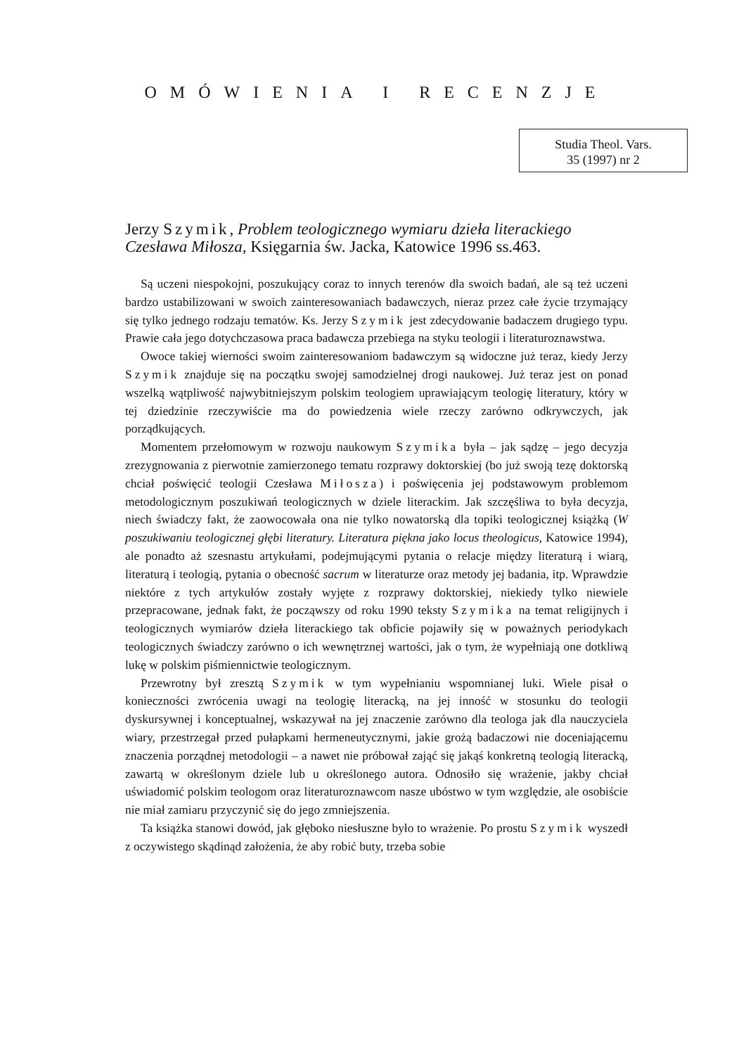OMÓWIENIA I RECENZJE
Studia Theol. Vars.
35 (1997) nr 2
Jerzy Szymik, Problem teologicznego wymiaru dzieła literackiego Czesława Miłosza, Księgarnia św. Jacka, Katowice 1996 ss.463.
Są uczeni niespokojni, poszukujący coraz to innych terenów dla swoich badań, ale są też uczeni bardzo ustabilizowani w swoich zainteresowaniach badawczych, nieraz przez całe życie trzymający się tylko jednego rodzaju tematów. Ks. Jerzy Szymik jest zdecydowanie badaczem drugiego typu. Prawie cała jego dotychczasowa praca badawcza przebiega na styku teologii i literaturoznawstwa.
Owoce takiej wierności swoim zainteresowaniom badawczym są widoczne już teraz, kiedy Jerzy Szymik znajduje się na początku swojej samodzielnej drogi naukowej. Już teraz jest on ponad wszelką wątpliwość najwybitniejszym polskim teologiem uprawiającym teologię literatury, który w tej dziedzinie rzeczywiście ma do powiedzenia wiele rzeczy zarówno odkrywczych, jak porządkujących.
Momentem przełomowym w rozwoju naukowym Szymika była – jak sądzę – jego decyzja zrezygnowania z pierwotnie zamierzonego tematu rozprawy doktorskiej (bo już swoją tezę doktorską chciał poświęcić teologii Czesława Miłosza) i poświęcenia jej podstawowym problemom metodologicznym poszukiwań teologicznych w dziele literackim. Jak szczęśliwa to była decyzja, niech świadczy fakt, że zaowocowała ona nie tylko nowatorską dla topiki teologicznej książką (W poszukiwaniu teologicznej głębi literatury. Literatura piękna jako locus theologicus, Katowice 1994), ale ponadto aż szesnastu artykułami, podejmującymi pytania o relacje między literaturą i wiarą, literaturą i teologią, pytania o obecność sacrum w literaturze oraz metody jej badania, itp. Wprawdzie niektóre z tych artykułów zostały wyjęte z rozprawy doktorskiej, niekiedy tylko niewiele przepracowane, jednak fakt, że począwszy od roku 1990 teksty Szymika na temat religijnych i teologicznych wymiarów dzieła literackiego tak obficie pojawiły się w poważnych periodykach teologicznych świadczy zarówno o ich wewnętrznej wartości, jak o tym, że wypełniają one dotkliwą lukę w polskim piśmiennictwie teologicznym.
Przewrotny był zresztą Szymik w tym wypełnianiu wspomnianej luki. Wiele pisał o konieczności zwrócenia uwagi na teologię literacką, na jej inność w stosunku do teologii dyskursywnej i konceptualnej, wskazywał na jej znaczenie zarówno dla teologa jak dla nauczyciela wiary, przestrzegał przed pułapkami hermeneutycznymi, jakie grożą badaczowi nie doceniającemu znaczenia porządnej metodologii – a nawet nie próbował zająć się jakąś konkretną teologią literacką, zawartą w określonym dziele lub u określonego autora. Odnosiło się wrażenie, jakby chciał uświadomić polskim teologom oraz literaturoznawcom nasze ubóstwo w tym względzie, ale osobiście nie miał zamiaru przyczynić się do jego zmniejszenia.
Ta książka stanowi dowód, jak głęboko niesłuszne było to wrażenie. Po prostu Szymik wyszedł z oczywistego skądinąd założenia, że aby robić buty, trzeba sobie